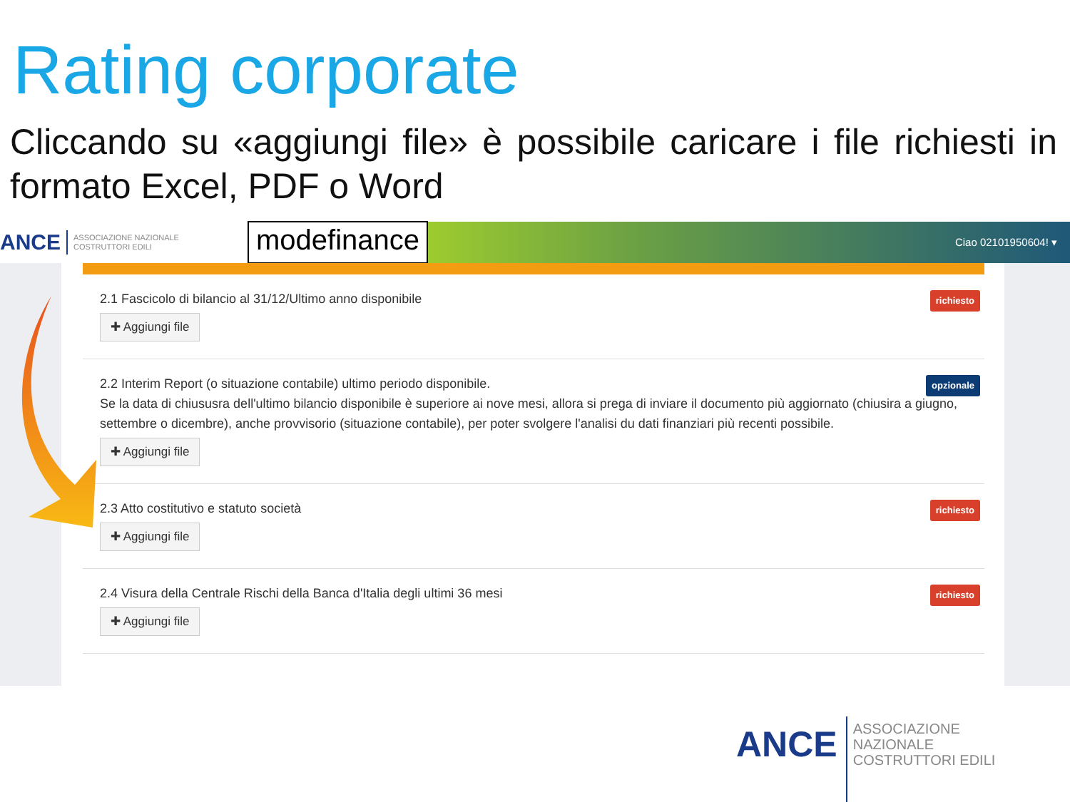Rating corporate
Cliccando su «aggiungi file» è possibile caricare i file richiesti in formato Excel, PDF o Word
ANCE ASSOCIAZIONE NAZIONALE COSTRUTTORI EDILI modefinance Ciao 02101950604! ▾
2.1 Fascicolo di bilancio al 31/12/Ultimo anno disponibile richiesto
✚ Aggiungi file
2.2 Interim Report (o situazione contabile) ultimo periodo disponibile. opzionale
Se la data di chiususra dell'ultimo bilancio disponibile è superiore ai nove mesi, allora si prega di inviare il documento più aggiornato (chiusira a giugno, settembre o dicembre), anche provvisorio (situazione contabile), per poter svolgere l'analisi du dati finanziari più recenti possibile.
✚ Aggiungi file
2.3 Atto costitutivo e statuto società richiesto
✚ Aggiungi file
2.4 Visura della Centrale Rischi della Banca d'Italia degli ultimi 36 mesi richiesto
✚ Aggiungi file
ANCE ASSOCIAZIONE NAZIONALE COSTRUTTORI EDILI